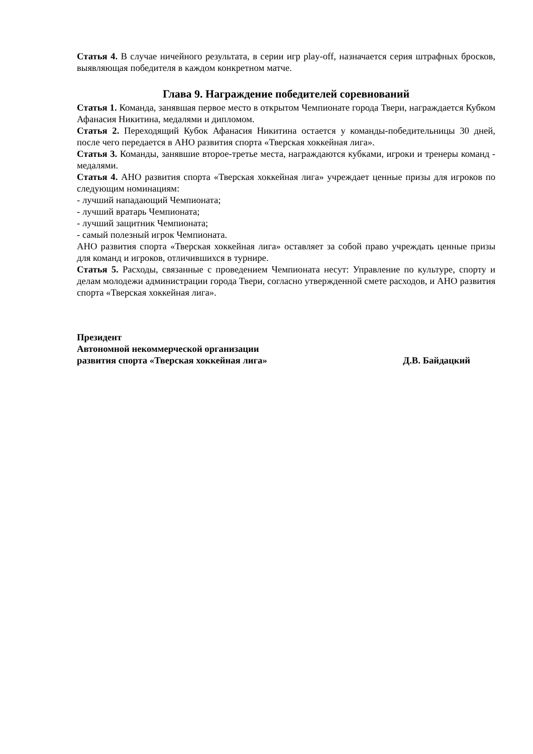Статья 4. В случае ничейного результата, в серии игр play-off, назначается серия штрафных бросков, выявляющая победителя в каждом конкретном матче.
Глава 9. Награждение победителей соревнований
Статья 1. Команда, занявшая первое место в открытом Чемпионате города Твери, награждается Кубком Афанасия Никитина, медалями и дипломом.
Статья 2. Переходящий Кубок Афанасия Никитина остается у команды-победительницы 30 дней, после чего передается в АНО развития спорта «Тверская хоккейная лига».
Статья 3. Команды, занявшие второе-третье места, награждаются кубками, игроки и тренеры команд - медалями.
Статья 4. АНО развития спорта «Тверская хоккейная лига» учреждает ценные призы для игроков по следующим номинациям:
- лучший нападающий Чемпионата;
- лучший вратарь Чемпионата;
- лучший защитник Чемпионата;
- самый полезный игрок Чемпионата.
АНО развития спорта «Тверская хоккейная лига» оставляет за собой право учреждать ценные призы для команд и игроков, отличившихся в турнире.
Статья 5. Расходы, связанные с проведением Чемпионата несут: Управление по культуре, спорту и делам молодежи администрации города Твери, согласно утвержденной смете расходов, и АНО развития спорта «Тверская хоккейная лига».
Президент
Автономной некоммерческой организации
развития спорта «Тверская хоккейная лига» Д.В. Байдацкий